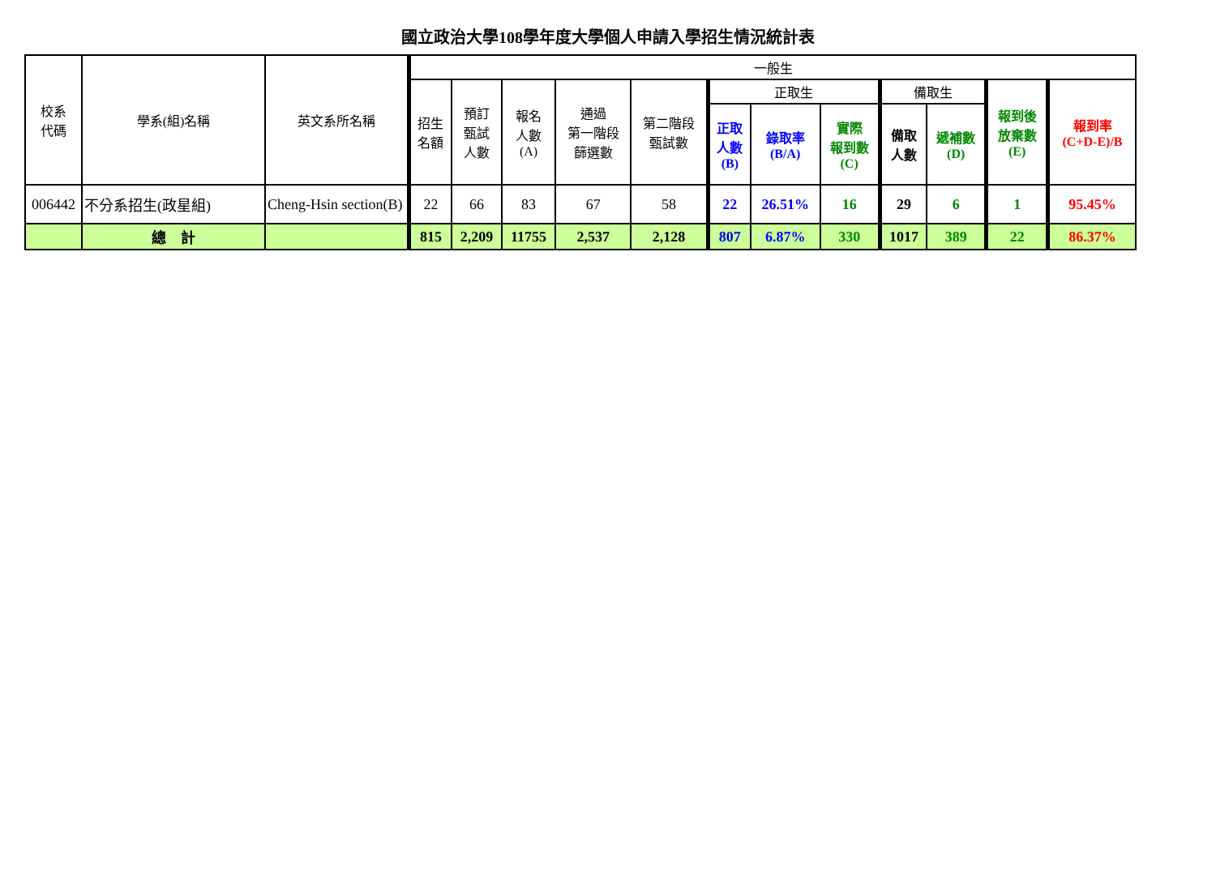國立政治大學108學年度大學個人申請入學招生情況統計表
| 校系 代碼 | 學系(組)名稱 | 英文系所名稱 | 一般生 | | | | | | | | | | | |
| --- | --- | --- | --- | --- | --- | --- | --- | --- | --- | --- | --- | --- | --- | --- |
| | | | 招生 名額 | 預訂 甄試 人數 | 報名 人數 (A) | 通過 第一階段 篩選數 | 第二階段 甄試數 | 正取生 | | | 備取生 | | 報到後 放棄數 (E) | 報到率 (C+D-E)/B |
| | | | | | | | | 正取 人數 (B) | 錄取率 (B/A) | 實際 報到數 (C) | 備取 人數 | 遞補數 (D) | | |
| 006442 | 不分系招生(政星組) | Cheng-Hsin section(B) | 22 | 66 | 83 | 67 | 58 | 22 | 26.51% | 16 | 29 | 6 | 1 | 95.45% |
| | 總 計 | | 815 | 2,209 | 11755 | 2,537 | 2,128 | 807 | 6.87% | 330 | 1017 | 389 | 22 | 86.37% |